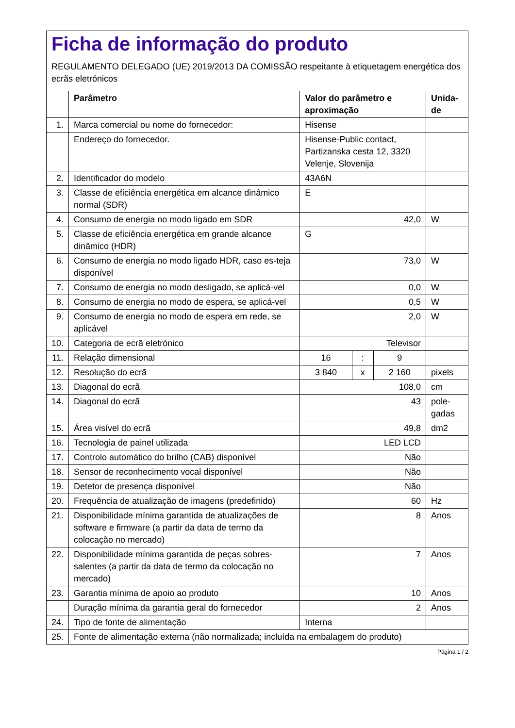Ficha de informação do produto
REGULAMENTO DELEGADO (UE) 2019/2013 DA COMISSÃO respeitante à etiquetagem energética dos ecrãs eletrónicos
| | Parâmetro | Valor do parâmetro e aproximação | | | Unida- de |
| --- | --- | --- | --- | --- | --- |
| 1. | Marca comercial ou nome do fornecedor: | Hisense | | | |
| | Endereço do fornecedor. | Hisense-Public contact, Partizanska cesta 12, 3320 Velenje, Slovenija | | | |
| 2. | Identificador do modelo | 43A6N | | | |
| 3. | Classe de eficiência energética em alcance dinâmico normal (SDR) | E | | | |
| 4. | Consumo de energia no modo ligado em SDR | 42,0 | | | W |
| 5. | Classe de eficiência energética em grande alcance dinâmico (HDR) | G | | | |
| 6. | Consumo de energia no modo ligado HDR, caso es-teja disponível | 73,0 | | | W |
| 7. | Consumo de energia no modo desligado, se aplicá-vel | 0,0 | | | W |
| 8. | Consumo de energia no modo de espera, se aplicá-vel | 0,5 | | | W |
| 9. | Consumo de energia no modo de espera em rede, se aplicável | 2,0 | | | W |
| 10. | Categoria de ecrã eletrónico | Televisor | | | |
| 11. | Relação dimensional | 16 | : | 9 | |
| 12. | Resolução do ecrã | 3 840 | x | 2 160 | pixels |
| 13. | Diagonal do ecrã | 108,0 | | | cm |
| 14. | Diagonal do ecrã | 43 | | | pole- gadas |
| 15. | Área visível do ecrã | 49,8 | | | dm2 |
| 16. | Tecnologia de painel utilizada | LED LCD | | | |
| 17. | Controlo automático do brilho (CAB) disponível | Não | | | |
| 18. | Sensor de reconhecimento vocal disponível | Não | | | |
| 19. | Detetor de presença disponível | Não | | | |
| 20. | Frequência de atualização de imagens (predefinido) | 60 | | | Hz |
| 21. | Disponibilidade mínima garantida de atualizações de software e firmware (a partir da data de termo da colocação no mercado) | 8 | | | Anos |
| 22. | Disponibilidade mínima garantida de peças sobres-salentes (a partir da data de termo da colocação no mercado) | 7 | | | Anos |
| 23. | Garantia mínima de apoio ao produto | 10 | | | Anos |
| | Duração mínima da garantia geral do fornecedor | 2 | | | Anos |
| 24. | Tipo de fonte de alimentação | Interna | | | |
| 25. | Fonte de alimentação externa (não normalizada; incluída na embalagem do produto) | | | | |
Página 1 / 2